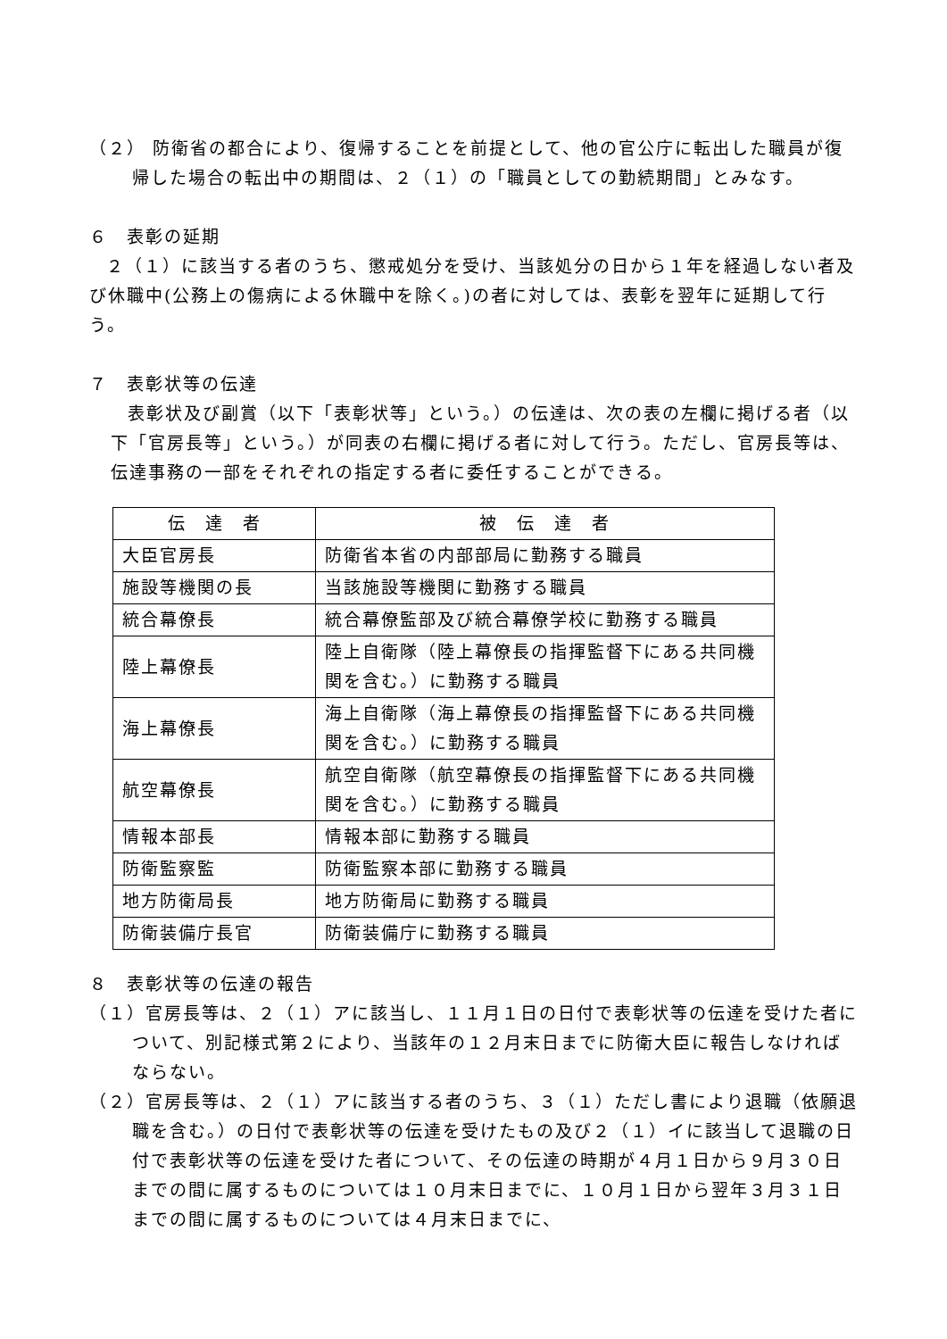（２） 防衛省の都合により、復帰することを前提として、他の官公庁に転出した職員が復帰した場合の転出中の期間は、２（１）の「職員としての勤続期間」とみなす。
６　表彰の延期
２（１）に該当する者のうち、懲戒処分を受け、当該処分の日から１年を経過しない者及び休職中(公務上の傷病による休職中を除く。)の者に対しては、表彰を翌年に延期して行う。
７　表彰状等の伝達
表彰状及び副賞（以下「表彰状等」という。）の伝達は、次の表の左欄に掲げる者（以下「官房長等」という。）が同表の右欄に掲げる者に対して行う。ただし、官房長等は、伝達事務の一部をそれぞれの指定する者に委任することができる。
| 伝 達 者 | 被 伝 達 者 |
| --- | --- |
| 大臣官房長 | 防衛省本省の内部部局に勤務する職員 |
| 施設等機関の長 | 当該施設等機関に勤務する職員 |
| 統合幕僚長 | 統合幕僚監部及び統合幕僚学校に勤務する職員 |
| 陸上幕僚長 | 陸上自衛隊（陸上幕僚長の指揮監督下にある共同機関を含む。）に勤務する職員 |
| 海上幕僚長 | 海上自衛隊（海上幕僚長の指揮監督下にある共同機関を含む。）に勤務する職員 |
| 航空幕僚長 | 航空自衛隊（航空幕僚長の指揮監督下にある共同機関を含む。）に勤務する職員 |
| 情報本部長 | 情報本部に勤務する職員 |
| 防衛監察監 | 防衛監察本部に勤務する職員 |
| 地方防衛局長 | 地方防衛局に勤務する職員 |
| 防衛装備庁長官 | 防衛装備庁に勤務する職員 |
８　表彰状等の伝達の報告
（１）官房長等は、２（１）アに該当し、１１月１日の日付で表彰状等の伝達を受けた者について、別記様式第２により、当該年の１２月末日までに防衛大臣に報告しなければならない。
（２）官房長等は、２（１）アに該当する者のうち、３（１）ただし書により退職（依願退職を含む。）の日付で表彰状等の伝達を受けたもの及び２（１）イに該当して退職の日付で表彰状等の伝達を受けた者について、その伝達の時期が４月１日から９月３０日までの間に属するものについては１０月末日までに、１０月１日から翌年３月３１日までの間に属するものについては４月末日までに、